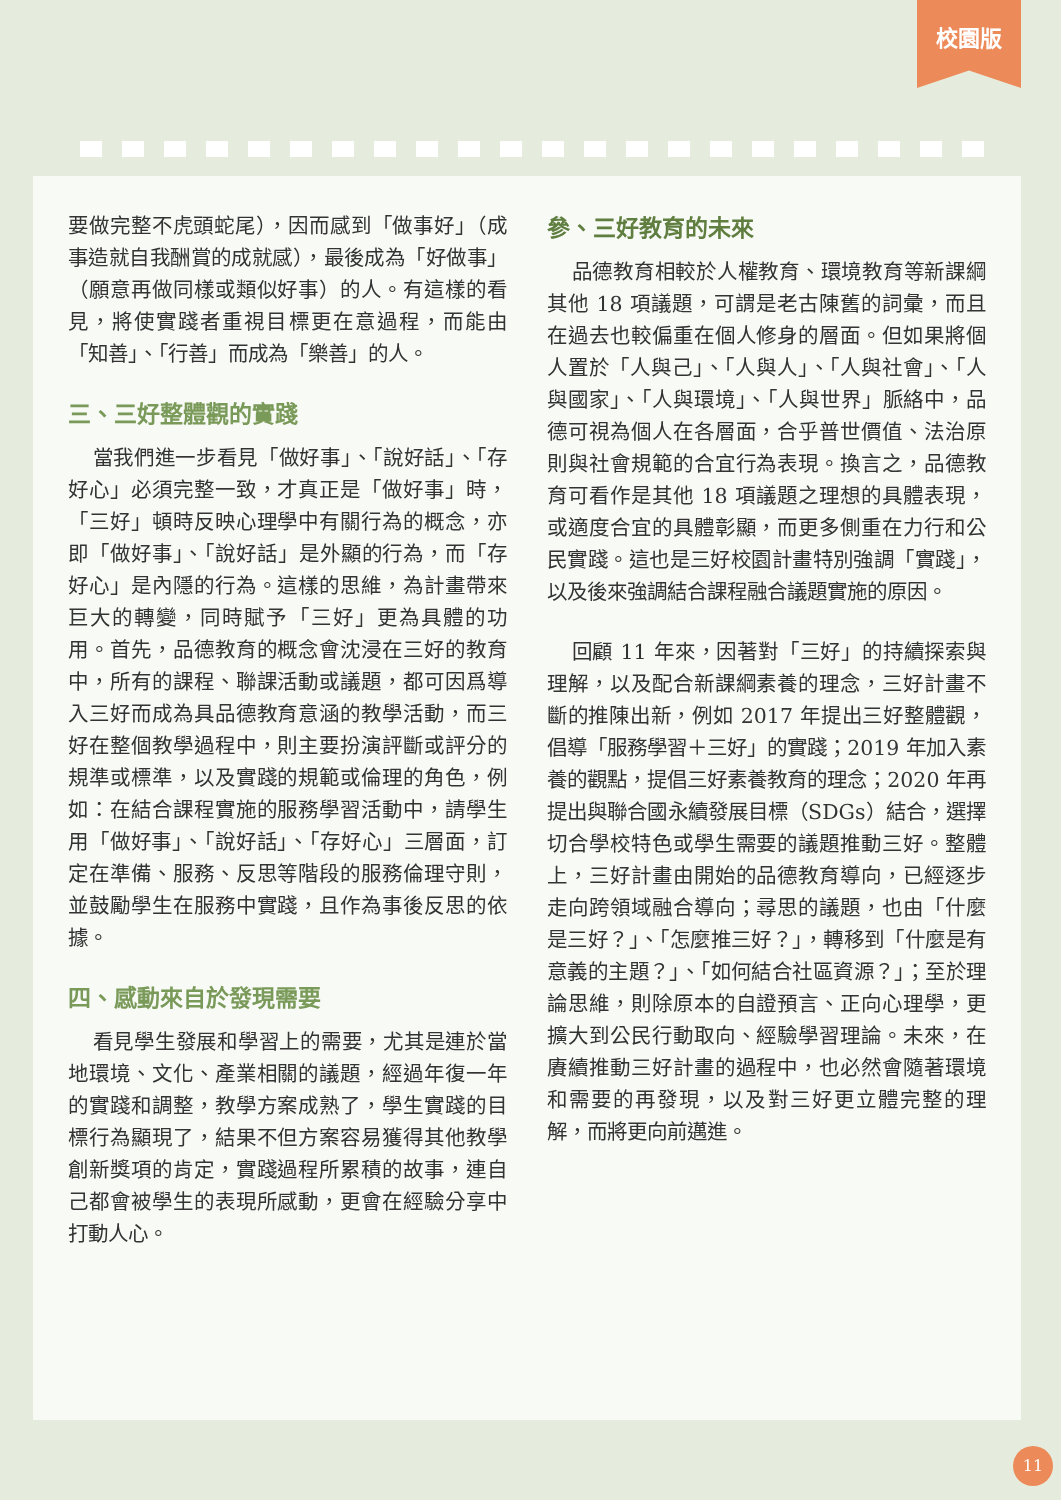校園版
要做完整不虎頭蛇尾），因而感到「做事好」（成事造就自我酬賞的成就感），最後成為「好做事」（願意再做同樣或類似好事）的人。有這樣的看見，將使實踐者重視目標更在意過程，而能由「知善」、「行善」而成為「樂善」的人。
三、三好整體觀的實踐
當我們進一步看見「做好事」、「說好話」、「存好心」必須完整一致，才真正是「做好事」時，「三好」頓時反映心理學中有關行為的概念，亦即「做好事」、「說好話」是外顯的行為，而「存好心」是內隱的行為。這樣的思維，為計畫帶來巨大的轉變，同時賦予「三好」更為具體的功用。首先，品德教育的概念會沈浸在三好的教育中，所有的課程、聯課活動或議題，都可因爲導入三好而成為具品德教育意涵的教學活動，而三好在整個教學過程中，則主要扮演評斷或評分的規準或標準，以及實踐的規範或倫理的角色，例如：在結合課程實施的服務學習活動中，請學生用「做好事」、「說好話」、「存好心」三層面，訂定在準備、服務、反思等階段的服務倫理守則，並鼓勵學生在服務中實踐，且作為事後反思的依據。
四、感動來自於發現需要
看見學生發展和學習上的需要，尤其是連於當地環境、文化、產業相關的議題，經過年復一年的實踐和調整，教學方案成熟了，學生實踐的目標行為顯現了，結果不但方案容易獲得其他教學創新獎項的肯定，實踐過程所累積的故事，連自己都會被學生的表現所感動，更會在經驗分享中打動人心。
參、三好教育的未來
品德教育相較於人權教育、環境教育等新課綱其他 18 項議題，可謂是老古陳舊的詞彙，而且在過去也較偏重在個人修身的層面。但如果將個人置於「人與己」、「人與人」、「人與社會」、「人與國家」、「人與環境」、「人與世界」脈絡中，品德可視為個人在各層面，合乎普世價值、法治原則與社會規範的合宜行為表現。換言之，品德教育可看作是其他 18 項議題之理想的具體表現，或適度合宜的具體彰顯，而更多側重在力行和公民實踐。這也是三好校園計畫特別強調「實踐」，以及後來強調結合課程融合議題實施的原因。
回顧 11 年來，因著對「三好」的持續探索與理解，以及配合新課綱素養的理念，三好計畫不斷的推陳出新，例如 2017 年提出三好整體觀，倡導「服務學習＋三好」的實踐；2019 年加入素養的觀點，提倡三好素養教育的理念；2020 年再提出與聯合國永續發展目標（SDGs）結合，選擇切合學校特色或學生需要的議題推動三好。整體上，三好計畫由開始的品德教育導向，已經逐步走向跨領域融合導向；尋思的議題，也由「什麼是三好？」、「怎麼推三好？」，轉移到「什麼是有意義的主題？」、「如何結合社區資源？」；至於理論思維，則除原本的自證預言、正向心理學，更擴大到公民行動取向、經驗學習理論。未來，在賡續推動三好計畫的過程中，也必然會隨著環境和需要的再發現，以及對三好更立體完整的理解，而將更向前邁進。
11